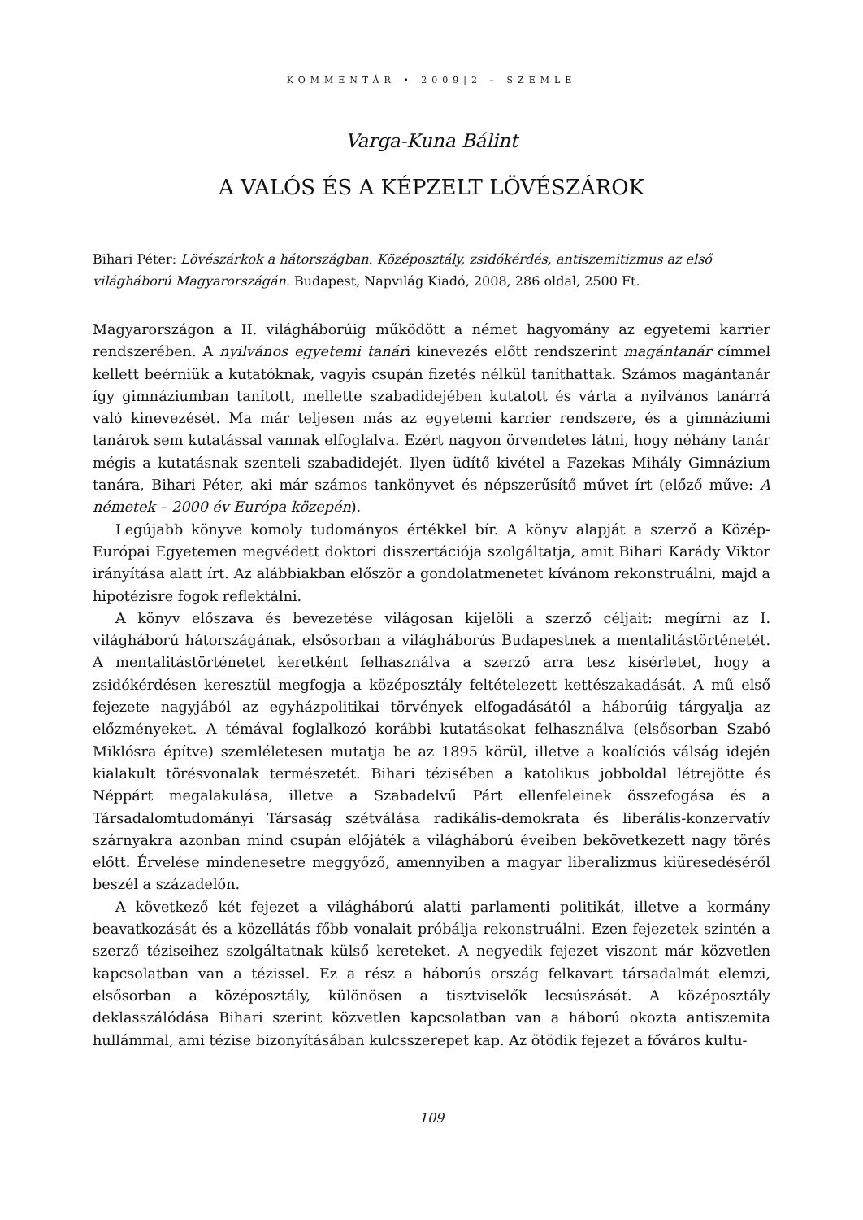KOMMENTÁR • 2009|2 – SZEMLE
Varga-Kuna Bálint
A VALÓS ÉS A KÉPZELT LÖVÉSZÁROK
Bihari Péter: Lövészárkok a hátországban. Középosztály, zsidókérdés, antiszemitizmus az első világháború Magyarországán. Budapest, Napvilág Kiadó, 2008, 286 oldal, 2500 Ft.
Magyarországon a II. világháborúig működött a német hagyomány az egyetemi karrier rendszerében. A nyilvános egyetemi tanári kinevezés előtt rendszerint magántanár címmel kellett beérniük a kutatóknak, vagyis csupán fizetés nélkül taníthattak. Számos magántanár így gimnáziumban tanított, mellette szabadidejében kutatott és várta a nyilvános tanárrá való kinevezését. Ma már teljesen más az egyetemi karrier rendszere, és a gimnáziumi tanárok sem kutatással vannak elfoglalva. Ezért nagyon örvendetes látni, hogy néhány tanár mégis a kutatásnak szenteli szabadidejét. Ilyen üdítő kivétel a Fazekas Mihály Gimnázium tanára, Bihari Péter, aki már számos tankönyvet és népszerűsítő művet írt (előző műve: A németek – 2000 év Európa közepén).
Legújabb könyve komoly tudományos értékkel bír. A könyv alapját a szerző a Közép-Európai Egyetemen megvédett doktori disszertációja szolgáltatja, amit Bihari Karády Viktor irányítása alatt írt. Az alábbiakban először a gondolatmenetet kívánom rekonstruálni, majd a hipotézisre fogok reflektálni.
A könyv előszava és bevezetése világosan kijelöli a szerző céljait: megírni az I. világháború hátországának, elsősorban a világháborús Budapestnek a mentalitástörténetét. A mentalitástörténetet keretként felhasználva a szerző arra tesz kísérletet, hogy a zsidókérdésen keresztül megfogja a középosztály feltételezett kettészakadását. A mű első fejezete nagyjából az egyházpolitikai törvények elfogadásától a háborúig tárgyalja az előzményeket. A témával foglalkozó korábbi kutatásokat felhasználva (elsősorban Szabó Miklósra építve) szemléletesen mutatja be az 1895 körül, illetve a koalíciós válság idején kialakult törésvonalak természetét. Bihari tézisében a katolikus jobboldal létrejötte és Néppárt megalakulása, illetve a Szabadelvű Párt ellenfeleinek összefogása és a Társadalomtudományi Társaság szétválása radikális-demokrata és liberális-konzervatív szárnyakra azonban mind csupán előjáték a világháború éveiben bekövetkezett nagy törés előtt. Érvelése mindenesetre meggyőző, amennyiben a magyar liberalizmus kiüresedéséről beszél a századelőn.
A következő két fejezet a világháború alatti parlamenti politikát, illetve a kormány beavatkozását és a közellátás főbb vonalait próbálja rekonstruálni. Ezen fejezetek szintén a szerző téziseihez szolgáltatnak külső kereteket. A negyedik fejezet viszont már közvetlen kapcsolatban van a tézissel. Ez a rész a háborús ország felkavart társadalmát elemzi, elsősorban a középosztály, különösen a tisztviselők lecsúszását. A középosztály deklasszálódása Bihari szerint közvetlen kapcsolatban van a háború okozta antiszemita hullámmal, ami tézise bizonyításában kulcsszerepet kap. Az ötödik fejezet a főváros kultu-
109